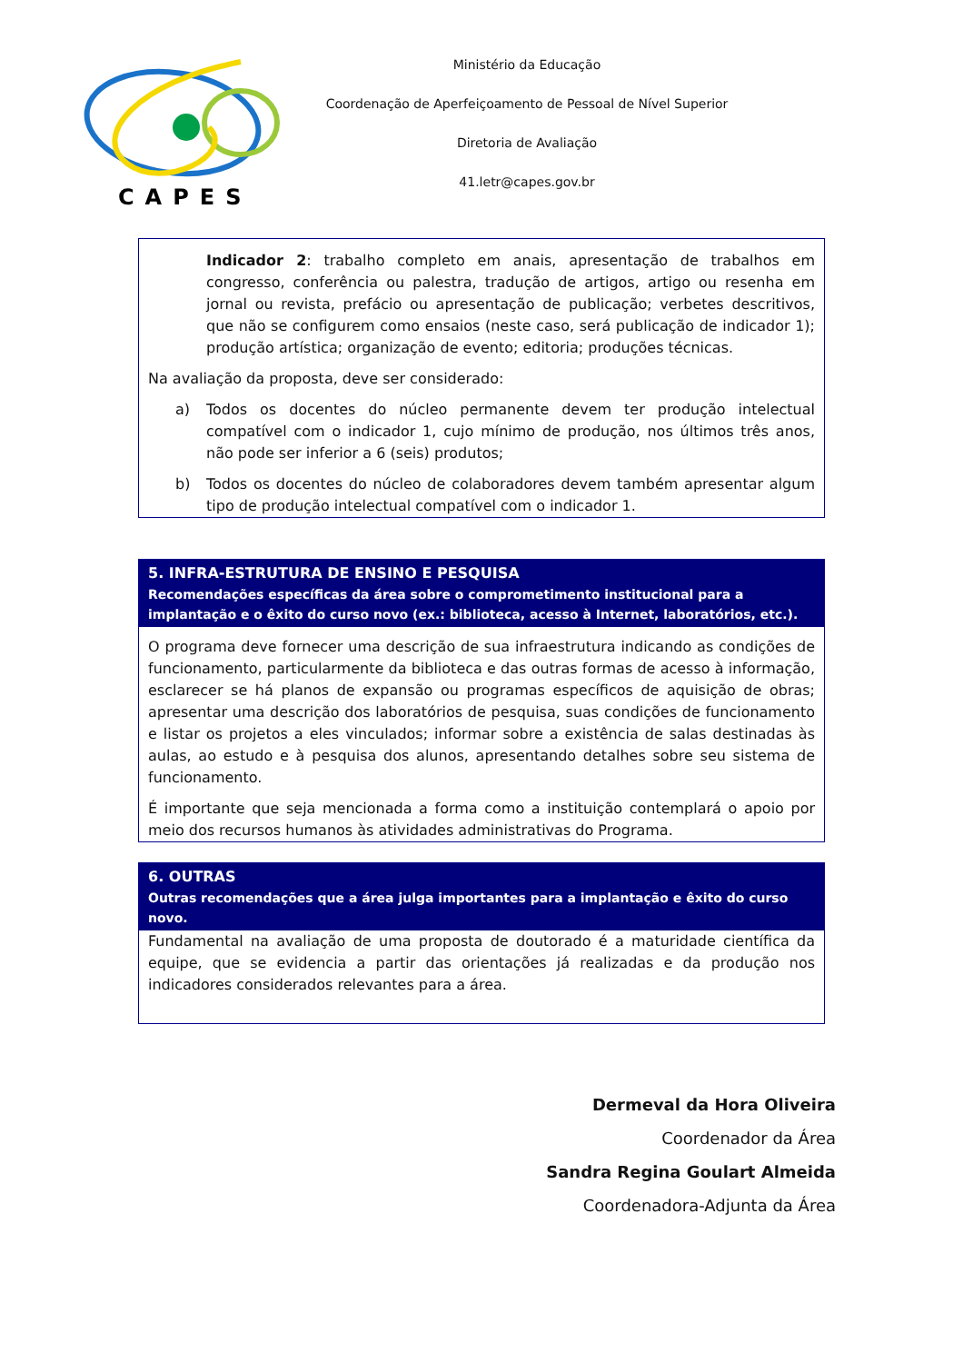CAPES
Ministério da Educação
Coordenação de Aperfeiçoamento de Pessoal de Nível Superior
Diretoria de Avaliação
41.letr@capes.gov.br
Indicador 2: trabalho completo em anais, apresentação de trabalhos em congresso, conferência ou palestra, tradução de artigos, artigo ou resenha em jornal ou revista, prefácio ou apresentação de publicação; verbetes descritivos, que não se configurem como ensaios (neste caso, será publicação de indicador 1); produção artística; organização de evento; editoria; produções técnicas.
Na avaliação da proposta, deve ser considerado:
a) Todos os docentes do núcleo permanente devem ter produção intelectual compatível com o indicador 1, cujo mínimo de produção, nos últimos três anos, não pode ser inferior a 6 (seis) produtos;
b) Todos os docentes do núcleo de colaboradores devem também apresentar algum tipo de produção intelectual compatível com o indicador 1.
5. INFRA-ESTRUTURA DE ENSINO E PESQUISA
Recomendações específicas da área sobre o comprometimento institucional para a implantação e o êxito do curso novo (ex.: biblioteca, acesso à Internet, laboratórios, etc.).
O programa deve fornecer uma descrição de sua infraestrutura indicando as condições de funcionamento, particularmente da biblioteca e das outras formas de acesso à informação, esclarecer se há planos de expansão ou programas específicos de aquisição de obras; apresentar uma descrição dos laboratórios de pesquisa, suas condições de funcionamento e listar os projetos a eles vinculados; informar sobre a existência de salas destinadas às aulas, ao estudo e à pesquisa dos alunos, apresentando detalhes sobre seu sistema de funcionamento.
É importante que seja mencionada a forma como a instituição contemplará o apoio por meio dos recursos humanos às atividades administrativas do Programa.
6. OUTRAS
Outras recomendações que a área julga importantes para a implantação e êxito do curso novo.
Fundamental na avaliação de uma proposta de doutorado é a maturidade científica da equipe, que se evidencia a partir das orientações já realizadas e da produção nos indicadores considerados relevantes para a área.
Dermeval da Hora Oliveira
Coordenador da Área
Sandra Regina Goulart Almeida
Coordenadora-Adjunta da Área